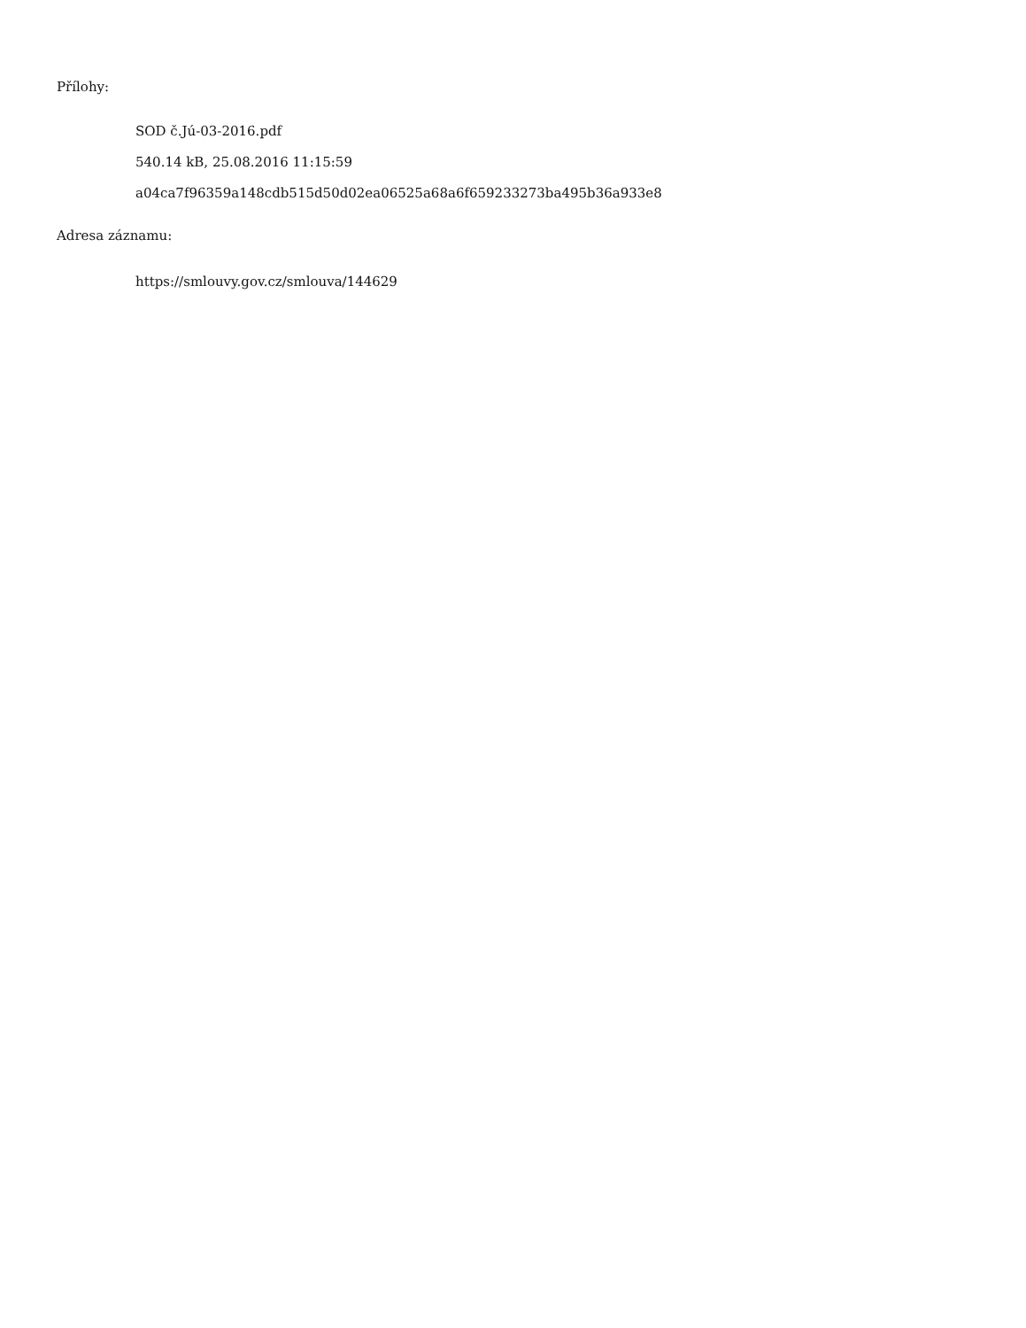Přílohy:
SOD č.Jú-03-2016.pdf
540.14 kB, 25.08.2016 11:15:59
a04ca7f96359a148cdb515d50d02ea06525a68a6f659233273ba495b36a933e8
Adresa záznamu:
https://smlouvy.gov.cz/smlouva/144629